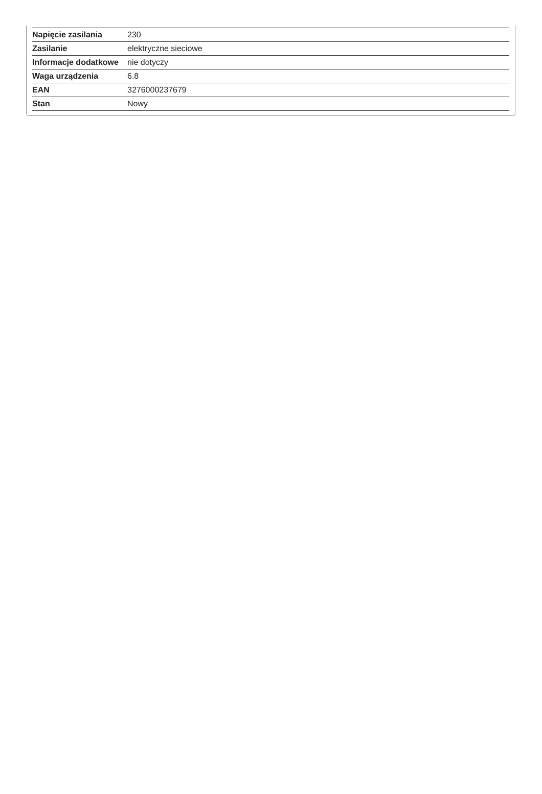| Napięcie zasilania | 230 |
| Zasilanie | elektryczne sieciowe |
| Informacje dodatkowe | nie dotyczy |
| Waga urządzenia | 6.8 |
| EAN | 3276000237679 |
| Stan | Nowy |